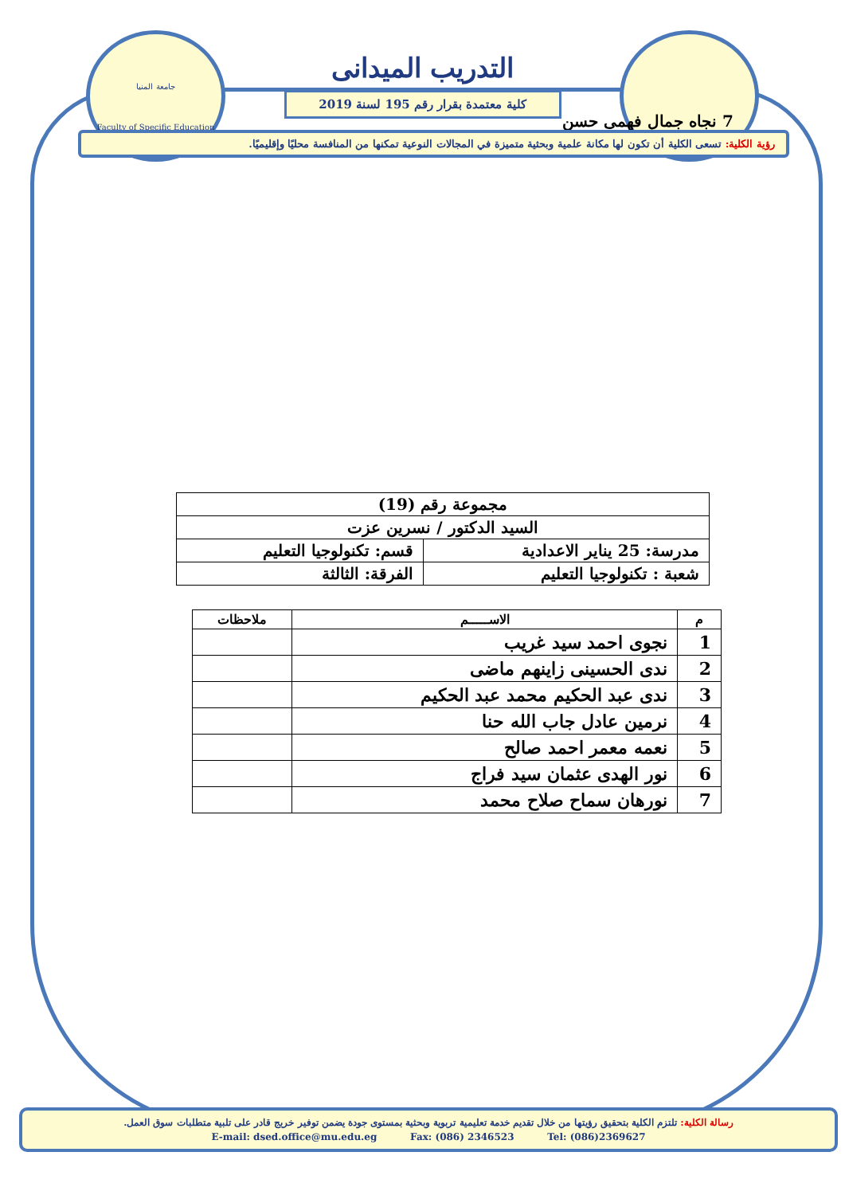جامعة المنيا
Faculty of Specific Education
التدريب الميدانى
كلية معتمدة بقرار رقم 195 لسنة 2019
7 نجاه جمال فهمى حسن
رؤية الكلية: تسعى الكلية أن تكون لها مكانة علمية وبحثية متميزة في المجالات النوعية تمكنها من المنافسة محليًا وإقليميًا.
| مجموعة رقم (19) | |
| السيد الدكتور / نسرين عزت | |
| مدرسة: 25 يناير الاعدادية | قسم: تكنولوجيا التعليم |
| شعبة : تكنولوجيا التعليم | الفرقة: الثالثة |
| م | الاســـــم | ملاحظات |
| --- | --- | --- |
| 1 | نجوى احمد سيد غريب | |
| 2 | ندى الحسينى زاينهم ماضى | |
| 3 | ندى عبد الحكيم محمد عبد الحكيم | |
| 4 | نرمين عادل جاب الله حنا | |
| 5 | نعمه معمر احمد صالح | |
| 6 | نور الهدى عثمان سيد فراج | |
| 7 | نورهان سماح صلاح محمد | |
رسالة الكلية: تلتزم الكلية بتحقيق رؤيتها من خلال تقديم خدمة تعليمية تربوية وبحثية بمستوى جودة يضمن توفير خريج قادر على تلبية متطلبات سوق العمل.
E-mail: dsed.office@mu.edu.eg Fax: (086) 2346523 Tel: (086)2369627